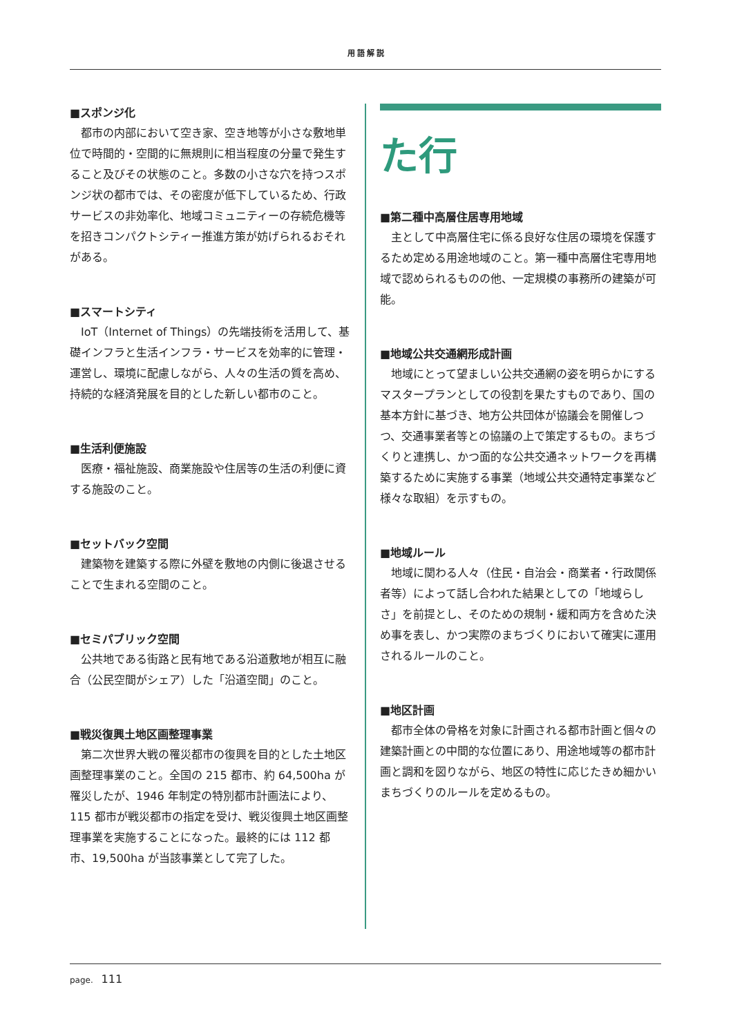用語解説
■スポンジ化
都市の内部において空き家、空き地等が小さな敷地単位で時間的・空間的に無規則に相当程度の分量で発生すること及びその状態のこと。多数の小さな穴を持つスポンジ状の都市では、その密度が低下しているため、行政サービスの非効率化、地域コミュニティーの存続危機等を招きコンパクトシティー推進方策が妨げられるおそれがある。
■スマートシティ
IoT（Internet of Things）の先端技術を活用して、基礎インフラと生活インフラ・サービスを効率的に管理・運営し、環境に配慮しながら、人々の生活の質を高め、持続的な経済発展を目的とした新しい都市のこと。
■生活利便施設
医療・福祉施設、商業施設や住居等の生活の利便に資する施設のこと。
■セットバック空間
建築物を建築する際に外壁を敷地の内側に後退させることで生まれる空間のこと。
■セミパブリック空間
公共地である街路と民有地である沿道敷地が相互に融合（公民空間がシェア）した「沿道空間」のこと。
■戦災復興土地区画整理事業
第二次世界大戦の罹災都市の復興を目的とした土地区画整理事業のこと。全国の 215 都市、約 64,500ha が罹災したが、1946 年制定の特別都市計画法により、115 都市が戦災都市の指定を受け、戦災復興土地区画整理事業を実施することになった。最終的には 112 都市、19,500ha が当該事業として完了した。
た行
■第二種中高層住居専用地域
主として中高層住宅に係る良好な住居の環境を保護するため定める用途地域のこと。第一種中高層住宅専用地域で認められるものの他、一定規模の事務所の建築が可能。
■地域公共交通網形成計画
地域にとって望ましい公共交通網の姿を明らかにするマスタープランとしての役割を果たすものであり、国の基本方針に基づき、地方公共団体が協議会を開催しつつ、交通事業者等との協議の上で策定するもの。まちづくりと連携し、かつ面的な公共交通ネットワークを再構築するために実施する事業（地域公共交通特定事業など様々な取組）を示すもの。
■地域ルール
地域に関わる人々（住民・自治会・商業者・行政関係者等）によって話し合われた結果としての「地域らしさ」を前提とし、そのための規制・緩和両方を含めた決め事を表し、かつ実際のまちづくりにおいて確実に運用されるルールのこと。
■地区計画
都市全体の骨格を対象に計画される都市計画と個々の建築計画との中間的な位置にあり、用途地域等の都市計画と調和を図りながら、地区の特性に応じたきめ細かいまちづくりのルールを定めるもの。
page. 111